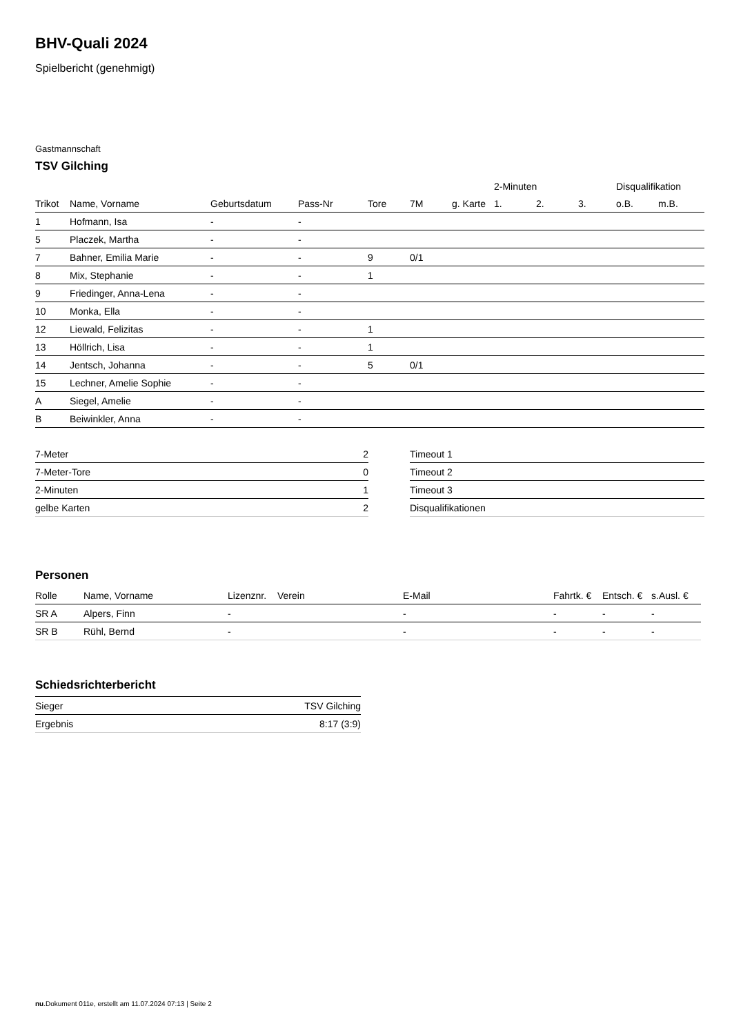BHV-Quali 2024
Spielbericht (genehmigt)
Gastmannschaft
TSV Gilching
| | | | | | | | 2-Minuten | | | Disqualifikation | |
| --- | --- | --- | --- | --- | --- | --- | --- | --- | --- | --- | --- |
| Trikot | Name, Vorname | Geburtsdatum | Pass-Nr | Tore | 7M | g. Karte | 1. | 2. | 3. | o.B. | m.B. |
| 1 | Hofmann, Isa | - | - | | | | | | | | |
| 5 | Placzek, Martha | - | - | | | | | | | | |
| 7 | Bahner, Emilia Marie | - | - | 9 | 0/1 | | | | | | |
| 8 | Mix, Stephanie | - | - | 1 | | | | | | | |
| 9 | Friedinger, Anna-Lena | - | - | | | | | | | | |
| 10 | Monka, Ella | - | - | | | | | | | | |
| 12 | Liewald, Felizitas | - | - | 1 | | | | | | | |
| 13 | Höllrich, Lisa | - | - | 1 | | | | | | | |
| 14 | Jentsch, Johanna | - | - | 5 | 0/1 | | | | | | |
| 15 | Lechner, Amelie Sophie | - | - | | | | | | | | |
| A | Siegel, Amelie | - | - | | | | | | | | |
| B | Beiwinkler, Anna | - | - | | | | | | | | |
| 7-Meter | 2 |
| 7-Meter-Tore | 0 |
| 2-Minuten | 1 |
| gelbe Karten | 2 |
| Timeout 1 |
| Timeout 2 |
| Timeout 3 |
| Disqualifikationen |
Personen
| Rolle | Name, Vorname | Lizenznr. | Verein | E-Mail | Fahrtk. € | Entsch. € | s.Ausl. € |
| --- | --- | --- | --- | --- | --- | --- | --- |
| SR A | Alpers, Finn | - | | - | - | - | - |
| SR B | Rühl, Bernd | - | | - | - | - | - |
Schiedsrichterbericht
| Sieger | TSV Gilching |
| Ergebnis | 8:17 (3:9) |
nu.Dokument 011e, erstellt am 11.07.2024 07:13 | Seite 2